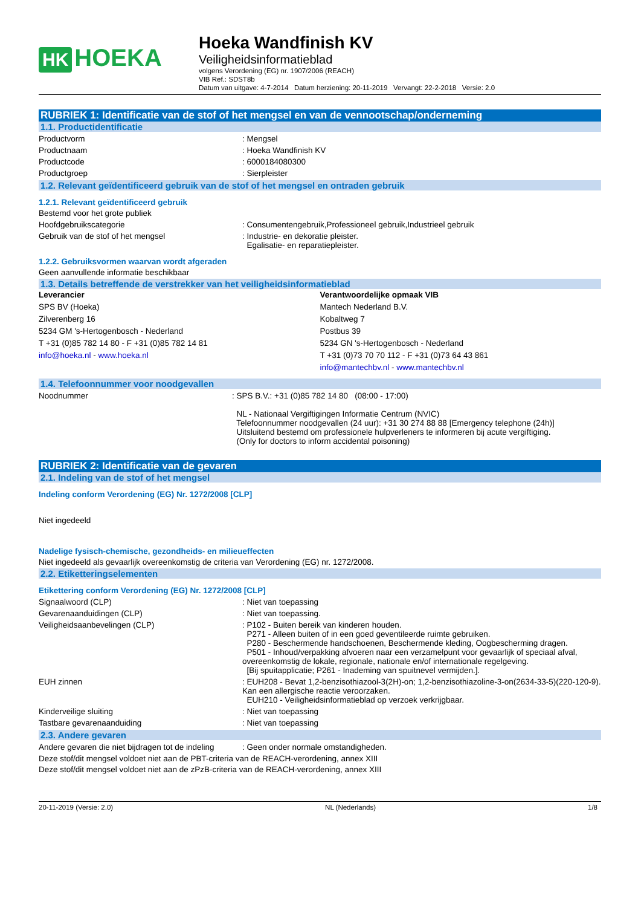HK HOEKA
Hoeka Wandfinish KV
Veiligheidsinformatieblad
volgens Verordening (EG) nr. 1907/2006 (REACH)
VIB Ref.: SDST8b
Datum van uitgave: 4-7-2014 Datum herziening: 20-11-2019 Vervangt: 22-2-2018 Versie: 2.0
RUBRIEK 1: Identificatie van de stof of het mengsel en van de vennootschap/onderneming
1.1. Productidentificatie
Productvorm : Mengsel
Productnaam : Hoeka Wandfinish KV
Productcode : 6000184080300
Productgroep : Sierpleister
1.2. Relevant geïdentificeerd gebruik van de stof of het mengsel en ontraden gebruik
1.2.1. Relevant geïdentificeerd gebruik
Bestemd voor het grote publiek
Hoofdgebruikscategorie : Consumentengebruik,Professioneel gebruik,Industrieel gebruik
Gebruik van de stof of het mengsel : Industrie- en dekoratie pleister.
Egalisatie- en reparatiepleister.
1.2.2. Gebruiksvormen waarvan wordt afgeraden
Geen aanvullende informatie beschikbaar
1.3. Details betreffende de verstrekker van het veiligheidsinformatieblad
Leverancier
SPS BV (Hoeka)
Zilverenberg 16
5234 GM 's-Hertogenbosch - Nederland
T +31 (0)85 782 14 80 - F +31 (0)85 782 14 81
info@hoeka.nl - www.hoeka.nl
Verantwoordelijke opmaak VIB
Mantech Nederland B.V.
Kobaltweg 7
Postbus 39
5234 GN 's-Hertogenbosch - Nederland
T +31 (0)73 70 70 112 - F +31 (0)73 64 43 861
info@mantechbv.nl - www.mantechbv.nl
1.4. Telefoonnummer voor noodgevallen
Noodnummer : SPS B.V.: +31 (0)85 782 14 80 (08:00 - 17:00)
NL - Nationaal Vergiftigingen Informatie Centrum (NVIC)
Telefoonnummer noodgevallen (24 uur): +31 30 274 88 88 [Emergency telephone (24h)]
Uitsluitend bestemd om professionele hulpverleners te informeren bij acute vergiftiging.
(Only for doctors to inform accidental poisoning)
RUBRIEK 2: Identificatie van de gevaren
2.1. Indeling van de stof of het mengsel
Indeling conform Verordening (EG) Nr. 1272/2008 [CLP]
Niet ingedeeld
Nadelige fysisch-chemische, gezondheids- en milieueffecten
Niet ingedeeld als gevaarlijk overeenkomstig de criteria van Verordening (EG) nr. 1272/2008.
2.2. Etiketteringselementen
Etikettering conform Verordening (EG) Nr. 1272/2008 [CLP]
Signaalwoord (CLP) : Niet van toepassing
Gevarenaanduidingen (CLP) : Niet van toepassing.
Veiligheidsaanbevelingen (CLP) : P102 - Buiten bereik van kinderen houden.
P271 - Alleen buiten of in een goed geventileerde ruimte gebruiken.
P280 - Beschermende handschoenen, Beschermende kleding, Oogbescherming dragen.
P501 - Inhoud/verpakking afvoeren naar een verzamelpunt voor gevaarlijk of speciaal afval, overeenkomstig de lokale, regionale, nationale en/of internationale regelgeving.
[Bij spuitapplicatie; P261 - Inademing van spuitnevel vermijden.].
EUH zinnen : EUH208 - Bevat 1,2-benzisothiazool-3(2H)-on; 1,2-benzisothiazoline-3-on(2634-33-5)(220-120-9). Kan een allergische reactie veroorzaken.
EUH210 - Veiligheidsinformatieblad op verzoek verkrijgbaar.
Kinderveilige sluiting : Niet van toepassing
Tastbare gevarenaanduiding : Niet van toepassing
2.3. Andere gevaren
Andere gevaren die niet bijdragen tot de indeling
: Geen onder normale omstandigheden.
Deze stof/dit mengsel voldoet niet aan de PBT-criteria van de REACH-verordening, annex XIII
Deze stof/dit mengsel voldoet niet aan de zPzB-criteria van de REACH-verordening, annex XIII
20-11-2019 (Versie: 2.0) NL (Nederlands) 1/8